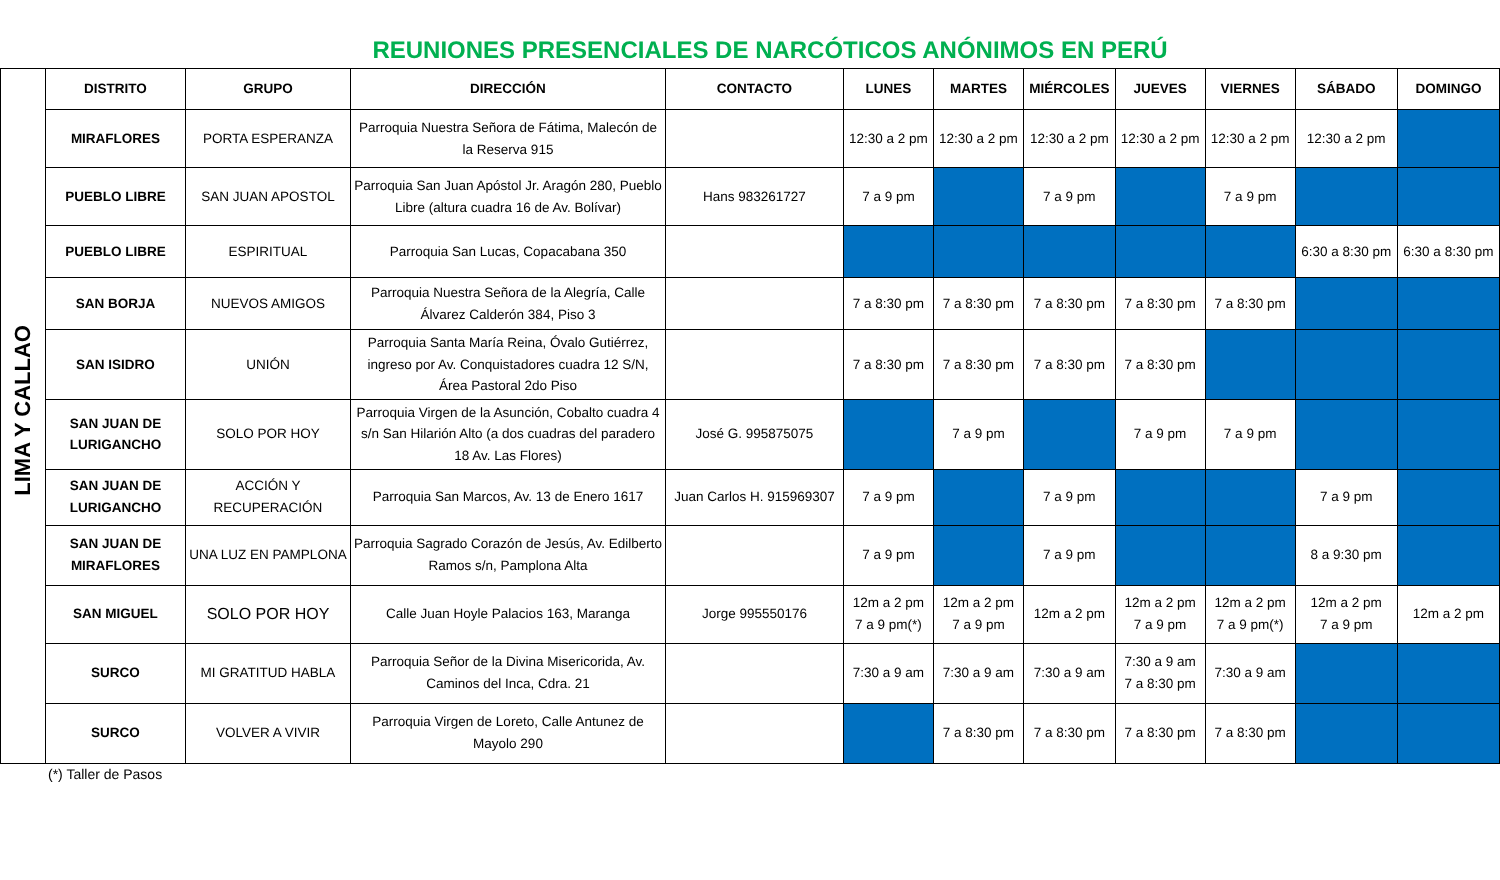REUNIONES PRESENCIALES DE NARCÓTICOS ANÓNIMOS EN PERÚ
| LIMA Y CALLAO | DISTRITO | GRUPO | DIRECCIÓN | CONTACTO | LUNES | MARTES | MIÉRCOLES | JUEVES | VIERNES | SÁBADO | DOMINGO |
| | MIRAFLORES | PORTA ESPERANZA | Parroquia Nuestra Señora de Fátima, Malecón de la Reserva 915 | | 12:30 a 2 pm | 12:30 a 2 pm | 12:30 a 2 pm | 12:30 a 2 pm | 12:30 a 2 pm | 12:30 a 2 pm | |
| | PUEBLO LIBRE | SAN JUAN APOSTOL | Parroquia San Juan Apóstol Jr. Aragón 280, Pueblo Libre (altura cuadra 16 de Av. Bolívar) | Hans 983261727 | 7 a 9 pm | | 7 a 9 pm | | 7 a 9 pm | | |
| | PUEBLO LIBRE | ESPIRITUAL | Parroquia San Lucas, Copacabana 350 | | | | | | | 6:30 a 8:30 pm | 6:30 a 8:30 pm |
| | SAN BORJA | NUEVOS AMIGOS | Parroquia Nuestra Señora de la Alegría, Calle Álvarez Calderón 384, Piso 3 | | 7 a 8:30 pm | 7 a 8:30 pm | 7 a 8:30 pm | 7 a 8:30 pm | 7 a 8:30 pm | | |
| | SAN ISIDRO | UNIÓN | Parroquia Santa María Reina, Óvalo Gutiérrez, ingreso por Av. Conquistadores cuadra 12 S/N, Área Pastoral 2do Piso | | 7 a 8:30 pm | 7 a 8:30 pm | 7 a 8:30 pm | 7 a 8:30 pm | | | |
| | SAN JUAN DE LURIGANCHO | SOLO POR HOY | Parroquia Virgen de la Asunción, Cobalto cuadra 4 s/n San Hilarión Alto (a dos cuadras del paradero 18 Av. Las Flores) | José G. 995875075 | | 7 a 9 pm | | 7 a 9 pm | 7 a 9 pm | | |
| | SAN JUAN DE LURIGANCHO | ACCIÓN Y RECUPERACIÓN | Parroquia San Marcos, Av. 13 de Enero 1617 | Juan Carlos H. 915969307 | 7 a 9 pm | | 7 a 9 pm | | | 7 a 9 pm | |
| | SAN JUAN DE MIRAFLORES | UNA LUZ EN PAMPLONA | Parroquia Sagrado Corazón de Jesús, Av. Edilberto Ramos s/n, Pamplona Alta | | 7 a 9 pm | | 7 a 9 pm | | | 8 a 9:30 pm | |
| | SAN MIGUEL | SOLO POR HOY | Calle Juan Hoyle Palacios 163, Maranga | Jorge 995550176 | 12m a 2 pm 7 a 9 pm(*) | 12m a 2 pm 7 a 9 pm | 12m a 2 pm | 12m a 2 pm 7 a 9 pm | 12m a 2 pm 7 a 9 pm(*) | 12m a 2 pm 7 a 9 pm | 12m a 2 pm |
| | SURCO | MI GRATITUD HABLA | Parroquia Señor de la Divina Misericorida, Av. Caminos del Inca, Cdra. 21 | | 7:30 a 9 am | 7:30 a 9 am | 7:30 a 9 am | 7:30 a 9 am 7 a 8:30 pm | 7:30 a 9 am | | |
| | SURCO | VOLVER A VIVIR | Parroquia Virgen de Loreto, Calle Antunez de Mayolo 290 | | | 7 a 8:30 pm | 7 a 8:30 pm | 7 a 8:30 pm | 7 a 8:30 pm | | |
(*) Taller de Pasos